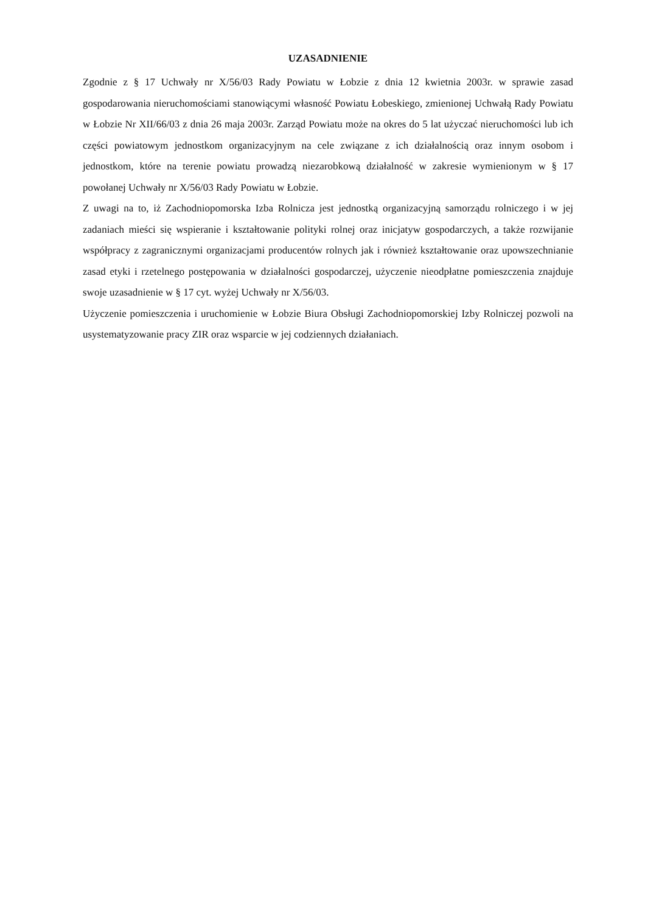UZASADNIENIE
Zgodnie z § 17 Uchwały nr X/56/03 Rady Powiatu w Łobzie z dnia 12 kwietnia 2003r. w sprawie zasad gospodarowania nieruchomościami stanowiącymi własność Powiatu Łobeskiego, zmienionej Uchwałą Rady Powiatu w Łobzie Nr XII/66/03 z dnia 26 maja 2003r. Zarząd Powiatu może na okres do 5 lat użyczać nieruchomości lub ich części powiatowym jednostkom organizacyjnym na cele związane z ich działalnością oraz innym osobom i jednostkom, które na terenie powiatu prowadzą niezarobkową działalność w zakresie wymienionym w § 17 powołanej Uchwały nr X/56/03 Rady Powiatu w Łobzie.
Z uwagi na to, iż Zachodniopomorska Izba Rolnicza jest jednostką organizacyjną samorządu rolniczego i w jej zadaniach mieści się wspieranie i kształtowanie polityki rolnej oraz inicjatyw gospodarczych, a także rozwijanie współpracy z zagranicznymi organizacjami producentów rolnych jak i również kształtowanie oraz upowszechnianie zasad etyki i rzetelnego postępowania w działalności gospodarczej, użyczenie nieodpłatne pomieszczenia znajduje swoje uzasadnienie w § 17 cyt. wyżej Uchwały nr X/56/03.
Użyczenie pomieszczenia i uruchomienie w Łobzie Biura Obsługi Zachodniopomorskiej Izby Rolniczej pozwoli na usystematyzowanie pracy ZIR oraz wsparcie w jej codziennych działaniach.